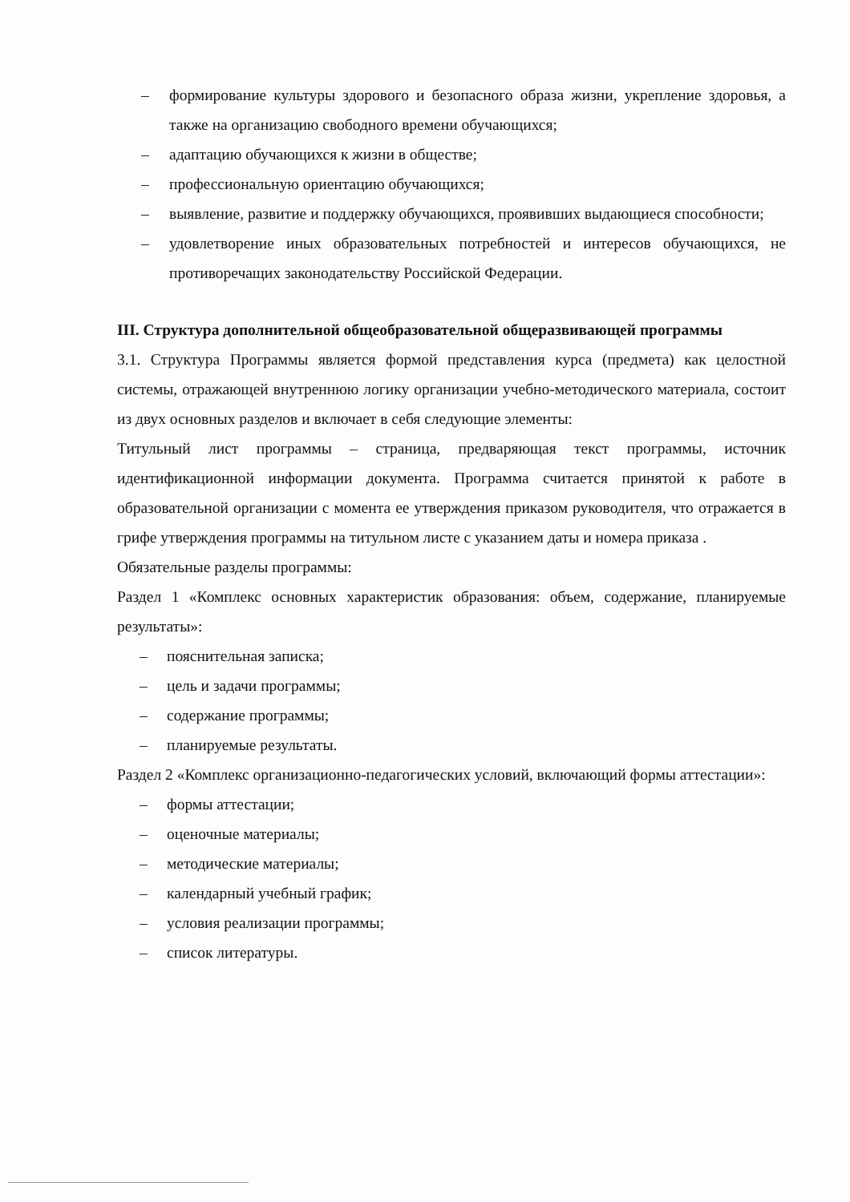– формирование культуры здорового и безопасного образа жизни, укрепление здоровья, а также на организацию свободного времени обучающихся;
– адаптацию обучающихся к жизни в обществе;
– профессиональную ориентацию обучающихся;
– выявление, развитие и поддержку обучающихся, проявивших выдающиеся способности;
– удовлетворение иных образовательных потребностей и интересов обучающихся, не противоречащих законодательству Российской Федерации.
III. Структура дополнительной общеобразовательной общеразвивающей программы
3.1. Структура Программы является формой представления курса (предмета) как целостной системы, отражающей внутреннюю логику организации учебно-методического материала, состоит из двух основных разделов и включает в себя следующие элементы:
Титульный лист программы – страница, предваряющая текст программы, источник идентификационной информации документа. Программа считается принятой к работе в образовательной организации с момента ее утверждения приказом руководителя, что отражается в грифе утверждения программы на титульном листе с указанием даты и номера приказа .
Обязательные разделы программы:
Раздел 1 «Комплекс основных характеристик образования: объем, содержание, планируемые результаты»:
– пояснительная записка;
– цель и задачи программы;
– содержание программы;
– планируемые результаты.
Раздел 2 «Комплекс организационно-педагогических условий, включающий формы аттестации»:
– формы аттестации;
– оценочные материалы;
– методические материалы;
– календарный учебный график;
– условия реализации программы;
– список литературы.